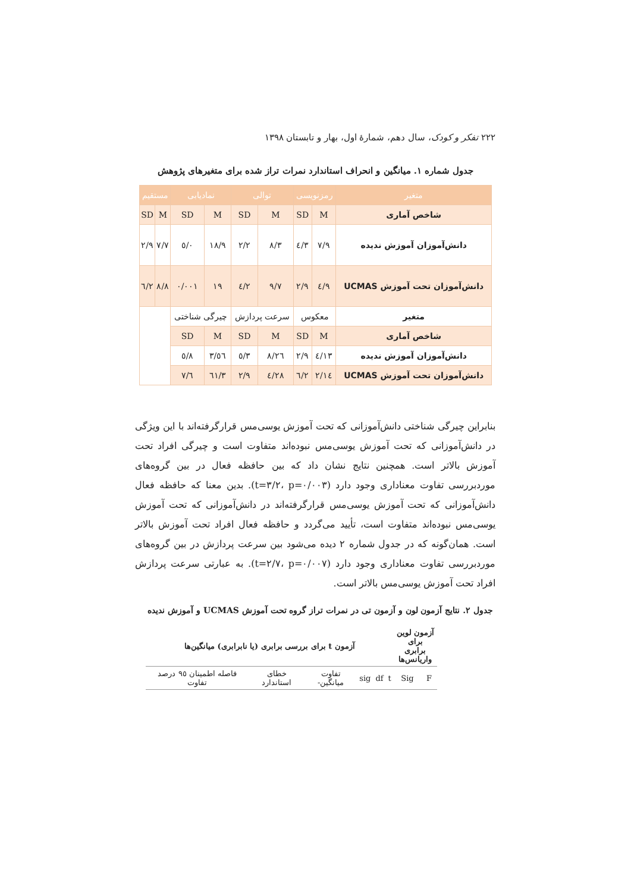۲۲۲ تفکر و کودک، سال دهم، شمارهٔ اول، بهار و تابستان ۱۳۹۸
جدول شماره ۱. میانگین و انحراف استاندارد نمرات تراز شده برای متغیرهای پژوهش
| متغیر | رمزنویسی | | توالی | | نمادیابی | | مستقیم | |
| --- | --- | --- | --- | --- | --- | --- | --- | --- |
| شاخص آماری | M | SD | M | SD | M | SD | M | SD |
| دانش‌آموزان آموزش ندیده | ۷/۹ | ۳/٤ | ۸/۳ | ۲/۲ | ۱۸/۹ | ۰/٥ | ۷/۷ | ۲/۹ |
| دانش‌آموزان تحت آموزش UCMAS | ۹/٤ | ۲/۹ | ۹/۷ | ۲/٤ | ۱۹ | ۰/۰۰۱ | ۸/۸ | ۲/٦ |
| متغیر | معکوس | | سرعت پردازش | | چیرگی شناختی | | | |
| شاخص آماری | M | SD | M | SD | M | SD | | |
| دانش‌آموزان آموزش ندیده | ۱۳/٤ | ۲/۹ | ۲٦/۸ | ۳/٥ | ٥٦/۳ | ۸/٥ | | |
| دانش‌آموزان تحت آموزش UCMAS | ۱٤/۲ | ۲/٦ | ۲۸/٤ | ۲/۹ | ٦۱/۳ | ٦/۷ | | |
بنابراین چیرگی شناختی دانش‌آموزانی که تحت آموزش یوسی‌مس قرارگرفته‌اند با این ویژگی در دانش‌آموزانی که تحت آموزش یوسی‌مس نبوده‌اند متفاوت است و چیرگی افراد تحت آموزش بالاتر است. همچنین نتایج نشان داد که بین حافظه فعال در بین گروه‌های موردبررسی تفاوت معناداری وجود دارد (t=۳/۲، p=۰/۰۰۳). بدین معنا که حافظه فعال دانش‌آموزانی که تحت آموزش یوسی‌مس قرارگرفته‌اند در دانش‌آموزانی که تحت آموزش یوسی‌مس نبوده‌اند متفاوت است، تأیید می‌گردد و حافظه فعال افراد تحت آموزش بالاتر است. همان‌گونه که در جدول شماره ۲ دیده می‌شود بین سرعت پردازش در بین گروه‌های موردبررسی تفاوت معناداری وجود دارد (t=۲/۷، p=۰/۰۰۷). به عبارتی سرعت پردازش افراد تحت آموزش یوسی‌مس بالاتر است.
جدول ۲. نتایج آزمون لون و آزمون تی در نمرات تراز گروه تحت آموزش UCMAS و آموزش ندیده
| آزمون لوین برای برابری واریانس‌ها | | آزمون t برای بررسی برابری (یا نابرابری) میانگین‌ها | | | | | |
| F | Sig | t | df | sig | تفاوت میانگین‌- | خطای استاندارد | فاصله اطمینان ۹٥ درصد تفاوت |